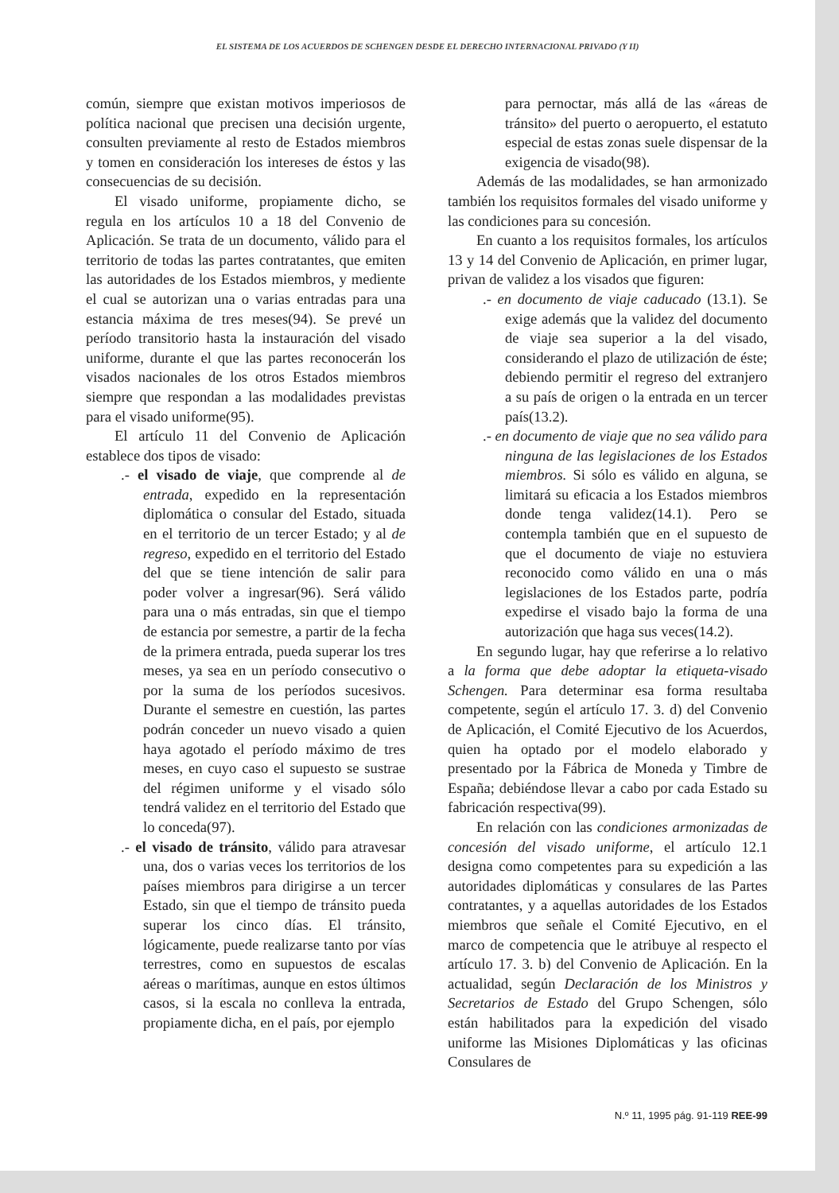EL SISTEMA DE LOS ACUERDOS DE SCHENGEN DESDE EL DERECHO INTERNACIONAL PRIVADO (Y II)
común, siempre que existan motivos imperiosos de política nacional que precisen una decisión urgente, consulten previamente al resto de Estados miembros y tomen en consideración los intereses de éstos y las consecuencias de su decisión.
El visado uniforme, propiamente dicho, se regula en los artículos 10 a 18 del Convenio de Aplicación. Se trata de un documento, válido para el territorio de todas las partes contratantes, que emiten las autoridades de los Estados miembros, y mediente el cual se autorizan una o varias entradas para una estancia máxima de tres meses(94). Se prevé un período transitorio hasta la instauración del visado uniforme, durante el que las partes reconocerán los visados nacionales de los otros Estados miembros siempre que respondan a las modalidades previstas para el visado uniforme(95).
El artículo 11 del Convenio de Aplicación establece dos tipos de visado:
.- el visado de viaje, que comprende al de entrada, expedido en la representación diplomática o consular del Estado, situada en el territorio de un tercer Estado; y al de regreso, expedido en el territorio del Estado del que se tiene intención de salir para poder volver a ingresar(96). Será válido para una o más entradas, sin que el tiempo de estancia por semestre, a partir de la fecha de la primera entrada, pueda superar los tres meses, ya sea en un período consecutivo o por la suma de los períodos sucesivos. Durante el semestre en cuestión, las partes podrán conceder un nuevo visado a quien haya agotado el período máximo de tres meses, en cuyo caso el supuesto se sustrae del régimen uniforme y el visado sólo tendrá validez en el territorio del Estado que lo conceda(97).
.- el visado de tránsito, válido para atravesar una, dos o varias veces los territorios de los países miembros para dirigirse a un tercer Estado, sin que el tiempo de tránsito pueda superar los cinco días. El tránsito, lógicamente, puede realizarse tanto por vías terrestres, como en supuestos de escalas aéreas o marítimas, aunque en estos últimos casos, si la escala no conlleva la entrada, propiamente dicha, en el país, por ejemplo
para pernoctar, más allá de las «áreas de tránsito» del puerto o aeropuerto, el estatuto especial de estas zonas suele dispensar de la exigencia de visado(98).
Además de las modalidades, se han armonizado también los requisitos formales del visado uniforme y las condiciones para su concesión.
En cuanto a los requisitos formales, los artículos 13 y 14 del Convenio de Aplicación, en primer lugar, privan de validez a los visados que figuren:
.- en documento de viaje caducado (13.1). Se exige además que la validez del documento de viaje sea superior a la del visado, considerando el plazo de utilización de éste; debiendo permitir el regreso del extranjero a su país de origen o la entrada en un tercer país(13.2).
.- en documento de viaje que no sea válido para ninguna de las legislaciones de los Estados miembros. Si sólo es válido en alguna, se limitará su eficacia a los Estados miembros donde tenga validez(14.1). Pero se contempla también que en el supuesto de que el documento de viaje no estuviera reconocido como válido en una o más legislaciones de los Estados parte, podría expedirse el visado bajo la forma de una autorización que haga sus veces(14.2).
En segundo lugar, hay que referirse a lo relativo a la forma que debe adoptar la etiqueta-visado Schengen. Para determinar esa forma resultaba competente, según el artículo 17. 3. d) del Convenio de Aplicación, el Comité Ejecutivo de los Acuerdos, quien ha optado por el modelo elaborado y presentado por la Fábrica de Moneda y Timbre de España; debiéndose llevar a cabo por cada Estado su fabricación respectiva(99).
En relación con las condiciones armonizadas de concesión del visado uniforme, el artículo 12.1 designa como competentes para su expedición a las autoridades diplomáticas y consulares de las Partes contratantes, y a aquellas autoridades de los Estados miembros que señale el Comité Ejecutivo, en el marco de competencia que le atribuye al respecto el artículo 17. 3. b) del Convenio de Aplicación. En la actualidad, según Declaración de los Ministros y Secretarios de Estado del Grupo Schengen, sólo están habilitados para la expedición del visado uniforme las Misiones Diplomáticas y las oficinas Consulares de
N.º 11, 1995 pág. 91-119 REE-99